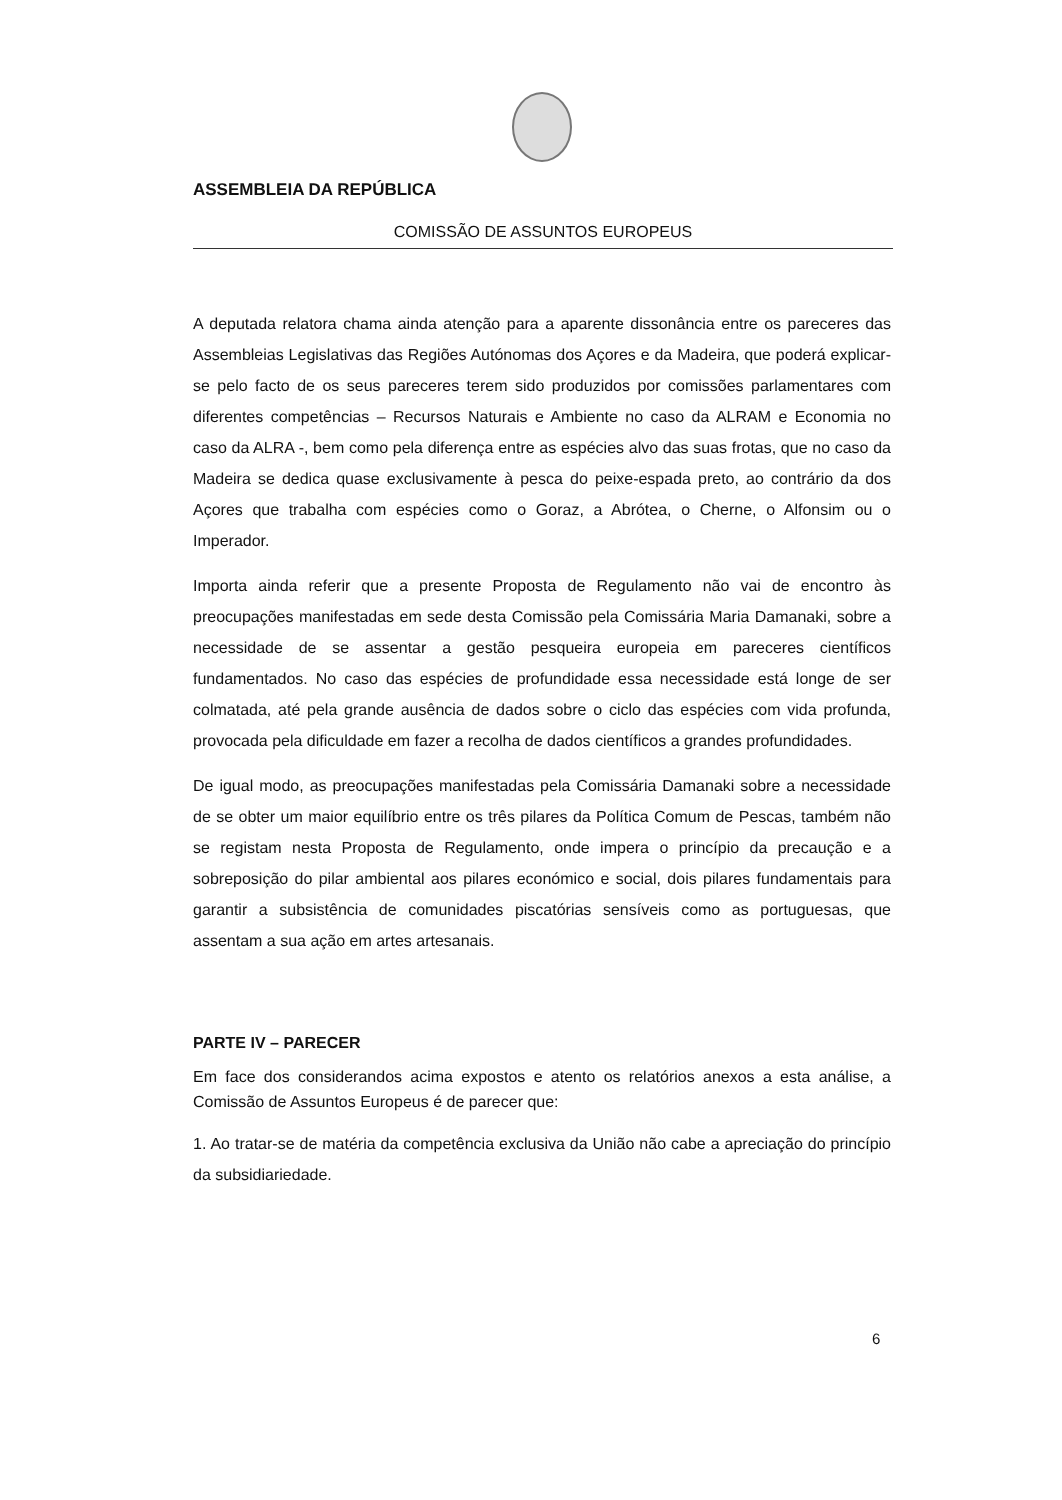ASSEMBLEIA DA REPÚBLICA
COMISSÃO DE ASSUNTOS EUROPEUS
A deputada relatora chama ainda atenção para a aparente dissonância entre os pareceres das Assembleias Legislativas das Regiões Autónomas dos Açores e da Madeira, que poderá explicar-se pelo facto de os seus pareceres terem sido produzidos por comissões parlamentares com diferentes competências – Recursos Naturais e Ambiente no caso da ALRAM e Economia no caso da ALRA -, bem como pela diferença entre as espécies alvo das suas frotas, que no caso da Madeira se dedica quase exclusivamente à pesca do peixe-espada preto, ao contrário da dos Açores que trabalha com espécies como o Goraz, a Abrótea, o Cherne, o Alfonsim ou o Imperador.
Importa ainda referir que a presente Proposta de Regulamento não vai de encontro às preocupações manifestadas em sede desta Comissão pela Comissária Maria Damanaki, sobre a necessidade de se assentar a gestão pesqueira europeia em pareceres científicos fundamentados. No caso das espécies de profundidade essa necessidade está longe de ser colmatada, até pela grande ausência de dados sobre o ciclo das espécies com vida profunda, provocada pela dificuldade em fazer a recolha de dados científicos a grandes profundidades.
De igual modo, as preocupações manifestadas pela Comissária Damanaki sobre a necessidade de se obter um maior equilíbrio entre os três pilares da Política Comum de Pescas, também não se registam nesta Proposta de Regulamento, onde impera o princípio da precaução e a sobreposição do pilar ambiental aos pilares económico e social, dois pilares fundamentais para garantir a subsistência de comunidades piscatórias sensíveis como as portuguesas, que assentam a sua ação em artes artesanais.
PARTE IV – PARECER
Em face dos considerandos acima expostos e atento os relatórios anexos a esta análise, a Comissão de Assuntos Europeus é de parecer que:
1. Ao tratar-se de matéria da competência exclusiva da União não cabe a apreciação do princípio da subsidiariedade.
6